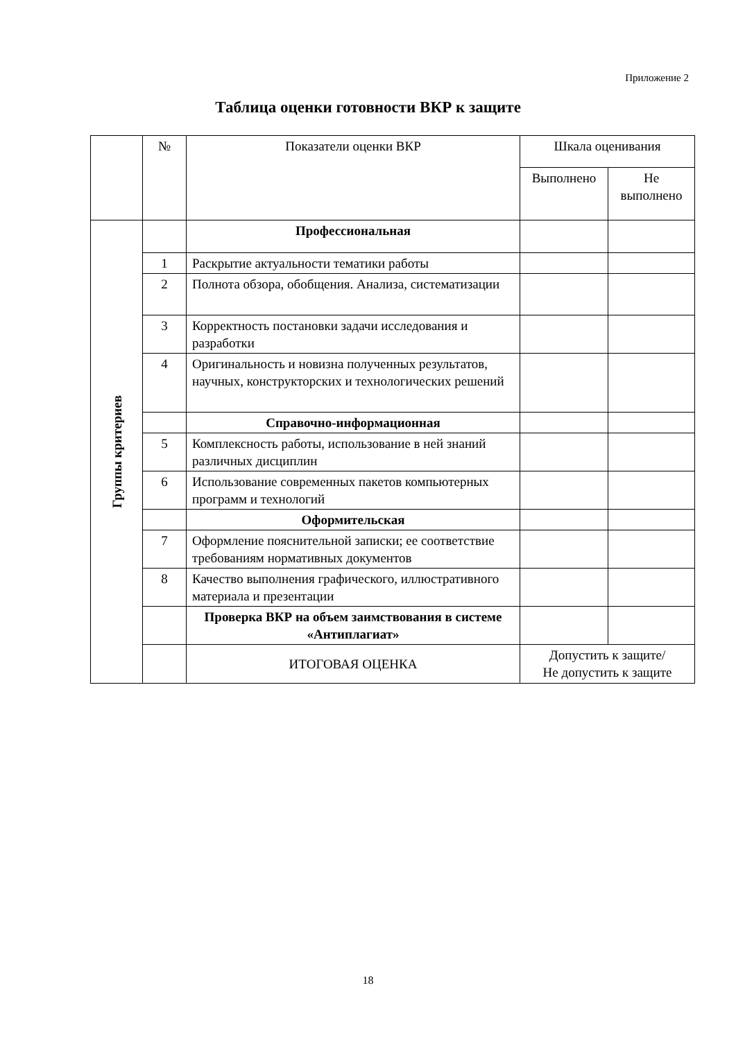Приложение 2
Таблица оценки готовности ВКР к защите
| | № | Показатели оценки ВКР | Шкала оценивания | |
| --- | --- | --- | --- | --- |
| | | | Выполнено | Не выполнено |
| Группы критериев | | Профессиональная | | |
| | 1 | Раскрытие актуальности тематики работы | | |
| | 2 | Полнота обзора, обобщения. Анализа, систематизации | | |
| | 3 | Корректность постановки задачи исследования и разработки | | |
| | 4 | Оригинальность и новизна полученных результатов, научных, конструкторских и технологических решений | | |
| | | Справочно-информационная | | |
| | 5 | Комплексность работы, использование в ней знаний различных дисциплин | | |
| | 6 | Использование современных пакетов компьютерных программ и технологий | | |
| | | Оформительская | | |
| | 7 | Оформление пояснительной записки; ее соответствие требованиям нормативных документов | | |
| | 8 | Качество выполнения графического, иллюстративного материала и презентации | | |
| | | Проверка ВКР на объем заимствования в системе «Антиплагиат» | | |
| | | ИТОГОВАЯ ОЦЕНКА | Допустить к защите/ Не допустить к защите | |
18